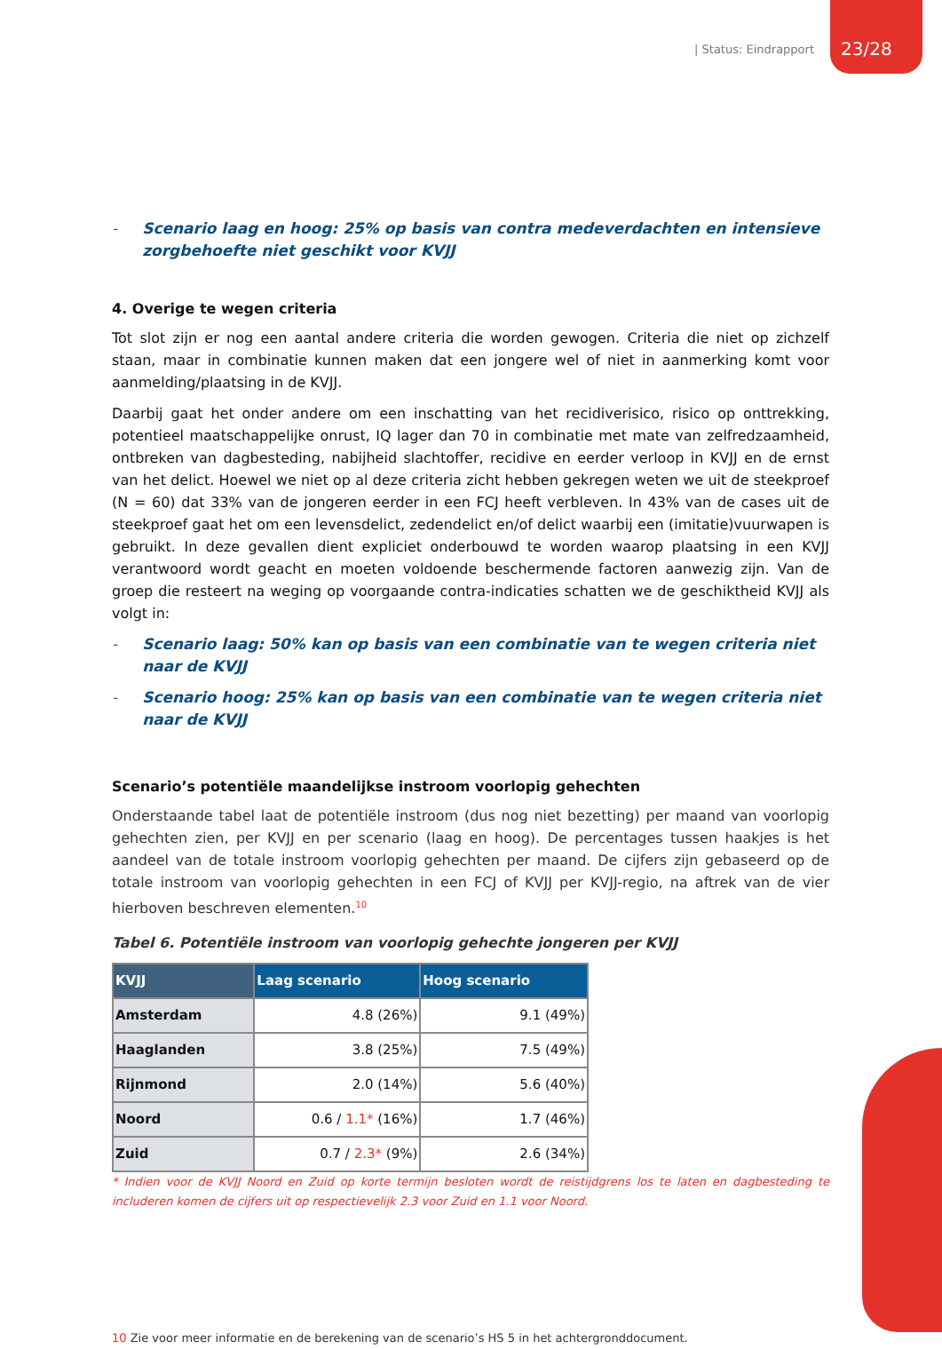| Status: Eindrapport 23/28
- Scenario laag en hoog: 25% op basis van contra medeverdachten en intensieve zorgbehoefte niet geschikt voor KVJJ
4. Overige te wegen criteria
Tot slot zijn er nog een aantal andere criteria die worden gewogen. Criteria die niet op zichzelf staan, maar in combinatie kunnen maken dat een jongere wel of niet in aanmerking komt voor aanmelding/plaatsing in de KVJJ.
Daarbij gaat het onder andere om een inschatting van het recidiverisico, risico op onttrekking, potentieel maatschappelijke onrust, IQ lager dan 70 in combinatie met mate van zelfredzaamheid, ontbreken van dagbesteding, nabijheid slachtoffer, recidive en eerder verloop in KVJJ en de ernst van het delict. Hoewel we niet op al deze criteria zicht hebben gekregen weten we uit de steekproef (N = 60) dat 33% van de jongeren eerder in een FCJ heeft verbleven. In 43% van de cases uit de steekproef gaat het om een levensdelict, zedendelict en/of delict waarbij een (imitatie)vuurwapen is gebruikt. In deze gevallen dient expliciet onderbouwd te worden waarop plaatsing in een KVJJ verantwoord wordt geacht en moeten voldoende beschermende factoren aanwezig zijn. Van de groep die resteert na weging op voorgaande contra-indicaties schatten we de geschiktheid KVJJ als volgt in:
- Scenario laag: 50% kan op basis van een combinatie van te wegen criteria niet naar de KVJJ
- Scenario hoog: 25% kan op basis van een combinatie van te wegen criteria niet naar de KVJJ
Scenario’s potentiële maandelijkse instroom voorlopig gehechten
Onderstaande tabel laat de potentiële instroom (dus nog niet bezetting) per maand van voorlopig gehechten zien, per KVJJ en per scenario (laag en hoog). De percentages tussen haakjes is het aandeel van de totale instroom voorlopig gehechten per maand. De cijfers zijn gebaseerd op de totale instroom van voorlopig gehechten in een FCJ of KVJJ per KVJJ-regio, na aftrek van de vier hierboven beschreven elementen.<sup>10</sup>
Tabel 6. Potentiële instroom van voorlopig gehechte jongeren per KVJJ
| KVJJ | Laag scenario | Hoog scenario |
| --- | --- | --- |
| Amsterdam | 4.8 (26%) | 9.1 (49%) |
| Haaglanden | 3.8 (25%) | 7.5 (49%) |
| Rijnmond | 2.0 (14%) | 5.6 (40%) |
| Noord | 0.6 / 1.1* (16%) | 1.7 (46%) |
| Zuid | 0.7 / 2.3* (9%) | 2.6 (34%) |
* Indien voor de KVJJ Noord en Zuid op korte termijn besloten wordt de reistijdgrens los te laten en dagbesteding te includeren komen de cijfers uit op respectievelijk 2.3 voor Zuid en 1.1 voor Noord.
10 Zie voor meer informatie en de berekening van de scenario’s HS 5 in het achtergronddocument.